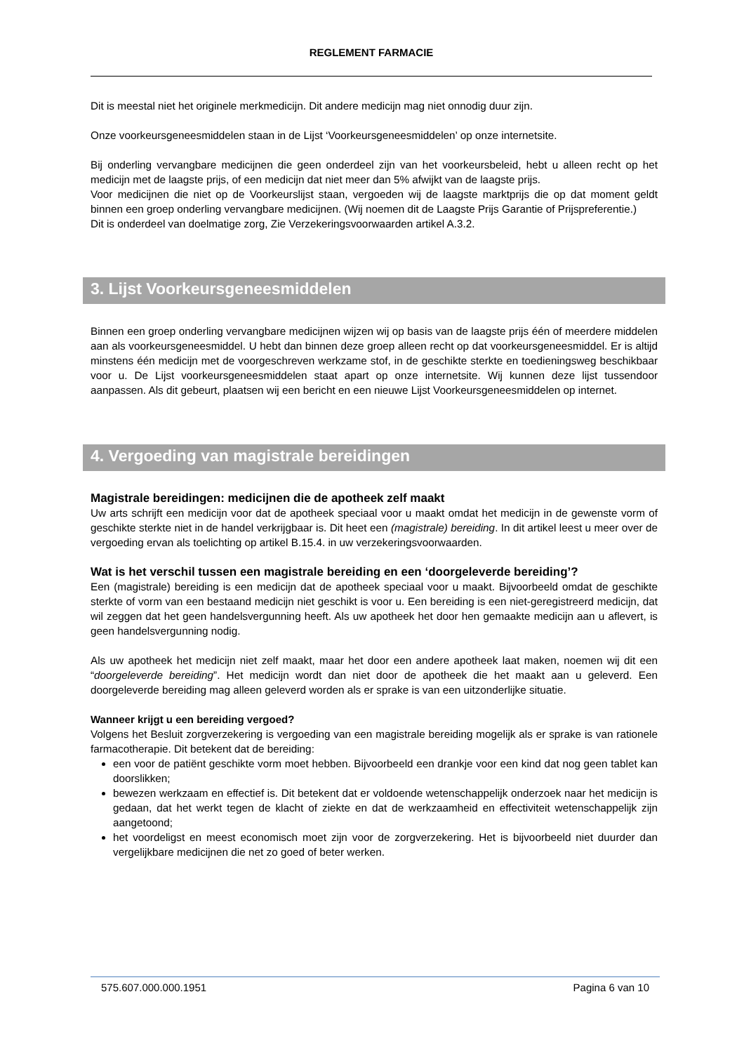REGLEMENT FARMACIE
Dit is meestal niet het originele merkmedicijn. Dit andere medicijn mag niet onnodig duur zijn.
Onze voorkeursgeneesmiddelen staan in de Lijst ‘Voorkeursgeneesmiddelen’ op onze internetsite.
Bij onderling vervangbare medicijnen die geen onderdeel zijn van het voorkeursbeleid, hebt u alleen recht op het medicijn met de laagste prijs, of een medicijn dat niet meer dan 5% afwijkt van de laagste prijs.
Voor medicijnen die niet op de Voorkeurslijst staan, vergoeden wij de laagste marktprijs die op dat moment geldt binnen een groep onderling vervangbare medicijnen. (Wij noemen dit de Laagste Prijs Garantie of Prijspreferentie.)
Dit is onderdeel van doelmatige zorg, Zie Verzekeringsvoorwaarden artikel A.3.2.
3. Lijst Voorkeursgeneesmiddelen
Binnen een groep onderling vervangbare medicijnen wijzen wij op basis van de laagste prijs één of meerdere middelen aan als voorkeursgeneesmiddel. U hebt dan binnen deze groep alleen recht op dat voorkeursgeneesmiddel. Er is altijd minstens één medicijn met de voorgeschreven werkzame stof, in de geschikte sterkte en toedieningsweg beschikbaar voor u. De Lijst voorkeursgeneesmiddelen staat apart op onze internetsite. Wij kunnen deze lijst tussendoor aanpassen. Als dit gebeurt, plaatsen wij een bericht en een nieuwe Lijst Voorkeursgeneesmiddelen op internet.
4. Vergoeding van magistrale bereidingen
Magistrale bereidingen: medicijnen die de apotheek zelf maakt
Uw arts schrijft een medicijn voor dat de apotheek speciaal voor u maakt omdat het medicijn in de gewenste vorm of geschikte sterkte niet in de handel verkrijgbaar is. Dit heet een (magistrale) bereiding. In dit artikel leest u meer over de vergoeding ervan als toelichting op artikel B.15.4. in uw verzekeringsvoorwaarden.
Wat is het verschil tussen een magistrale bereiding en een ‘doorgeleverde bereiding’?
Een (magistrale) bereiding is een medicijn dat de apotheek speciaal voor u maakt. Bijvoorbeeld omdat de geschikte sterkte of vorm van een bestaand medicijn niet geschikt is voor u. Een bereiding is een niet-geregistreerd medicijn, dat wil zeggen dat het geen handelsvergunning heeft. Als uw apotheek het door hen gemaakte medicijn aan u aflevert, is geen handelsvergunning nodig.
Als uw apotheek het medicijn niet zelf maakt, maar het door een andere apotheek laat maken, noemen wij dit een “doorgeleverde bereiding”. Het medicijn wordt dan niet door de apotheek die het maakt aan u geleverd. Een doorgeleverde bereiding mag alleen geleverd worden als er sprake is van een uitzonderlijke situatie.
Wanneer krijgt u een bereiding vergoed?
Volgens het Besluit zorgverzekering is vergoeding van een magistrale bereiding mogelijk als er sprake is van rationele farmacotherapie. Dit betekent dat de bereiding:
een voor de patiënt geschikte vorm moet hebben. Bijvoorbeeld een drankje voor een kind dat nog geen tablet kan doorslikken;
bewezen werkzaam en effectief is. Dit betekent dat er voldoende wetenschappelijk onderzoek naar het medicijn is gedaan, dat het werkt tegen de klacht of ziekte en dat de werkzaamheid en effectiviteit wetenschappelijk zijn aangetoond;
het voordeligst en meest economisch moet zijn voor de zorgverzekering. Het is bijvoorbeeld niet duurder dan vergelijkbare medicijnen die net zo goed of beter werken.
575.607.000.000.1951 Pagina 6 van 10